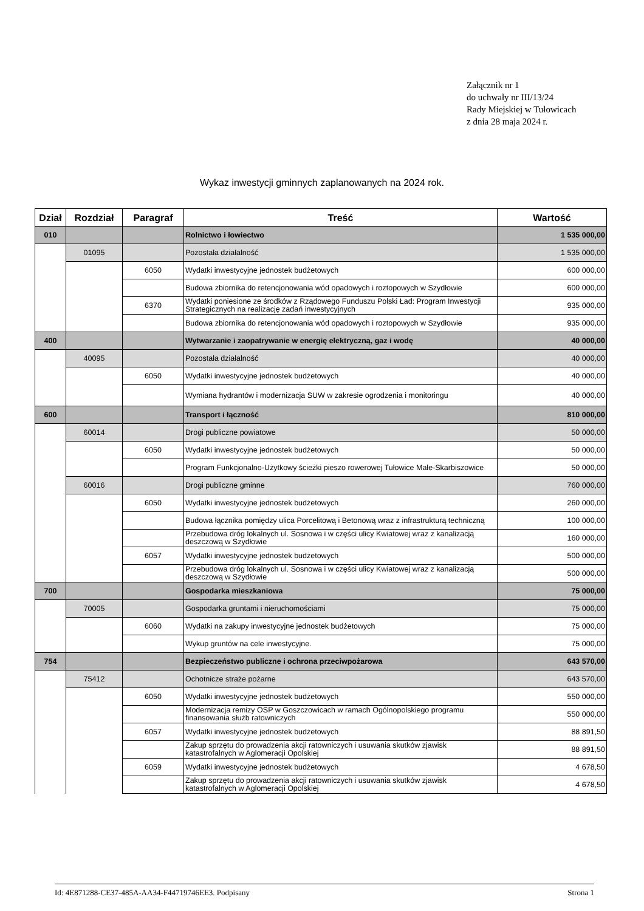Załącznik nr 1
do uchwały nr III/13/24
Rady Miejskiej w Tułowicach
z dnia 28 maja 2024 r.
Wykaz inwestycji gminnych zaplanowanych na 2024 rok.
| Dział | Rozdział | Paragraf | Treść | Wartość |
| --- | --- | --- | --- | --- |
| 010 | | | Rolnictwo i łowiectwo | 1 535 000,00 |
| | 01095 | | Pozostała działalność | 1 535 000,00 |
| | | 6050 | Wydatki inwestycyjne jednostek budżetowych | 600 000,00 |
| | | | Budowa zbiornika do retencjonowania wód opadowych i roztopowych w Szydłowie | 600 000,00 |
| | | 6370 | Wydatki poniesione ze środków z Rządowego Funduszu Polski Ład: Program Inwestycji Strategicznych na realizację zadań inwestycyjnych | 935 000,00 |
| | | | Budowa zbiornika do retencjonowania wód opadowych i roztopowych w Szydłowie | 935 000,00 |
| 400 | | | Wytwarzanie i zaopatrywanie w energię elektryczną, gaz i wodę | 40 000,00 |
| | 40095 | | Pozostała działalność | 40 000,00 |
| | | 6050 | Wydatki inwestycyjne jednostek budżetowych | 40 000,00 |
| | | | Wymiana hydrantów i modernizacja SUW w zakresie ogrodzenia i monitoringu | 40 000,00 |
| 600 | | | Transport i łączność | 810 000,00 |
| | 60014 | | Drogi publiczne powiatowe | 50 000,00 |
| | | 6050 | Wydatki inwestycyjne jednostek budżetowych | 50 000,00 |
| | | | Program Funkcjonalno-Użytkowy ścieżki pieszo rowerowej Tułowice Małe-Skarbiszowice | 50 000,00 |
| | 60016 | | Drogi publiczne gminne | 760 000,00 |
| | | 6050 | Wydatki inwestycyjne jednostek budżetowych | 260 000,00 |
| | | | Budowa łącznika pomiędzy ulica Porcelitową i Betonową wraz z infrastrukturą techniczną | 100 000,00 |
| | | | Przebudowa dróg lokalnych ul. Sosnowa i w części ulicy Kwiatowej wraz z kanalizacją deszczową w Szydłowie | 160 000,00 |
| | | 6057 | Wydatki inwestycyjne jednostek budżetowych | 500 000,00 |
| | | | Przebudowa dróg lokalnych ul. Sosnowa i w części ulicy Kwiatowej wraz z kanalizacją deszczową w Szydłowie | 500 000,00 |
| 700 | | | Gospodarka mieszkaniowa | 75 000,00 |
| | 70005 | | Gospodarka gruntami i nieruchomościami | 75 000,00 |
| | | 6060 | Wydatki na zakupy inwestycyjne jednostek budżetowych | 75 000,00 |
| | | | Wykup gruntów na cele inwestycyjne. | 75 000,00 |
| 754 | | | Bezpieczeństwo publiczne i ochrona przeciwpożarowa | 643 570,00 |
| | 75412 | | Ochotnicze straże pożarne | 643 570,00 |
| | | 6050 | Wydatki inwestycyjne jednostek budżetowych | 550 000,00 |
| | | | Modernizacja remizy OSP w Goszczowicach w ramach Ogólnopolskiego programu finansowania służb ratowniczych | 550 000,00 |
| | | 6057 | Wydatki inwestycyjne jednostek budżetowych | 88 891,50 |
| | | | Zakup sprzętu do prowadzenia akcji ratowniczych i usuwania skutków zjawisk katastrofalnych w Aglomeracji Opolskiej | 88 891,50 |
| | | 6059 | Wydatki inwestycyjne jednostek budżetowych | 4 678,50 |
| | | | Zakup sprzętu do prowadzenia akcji ratowniczych i usuwania skutków zjawisk katastrofalnych w Aglomeracji Opolskiej | 4 678,50 |
Id: 4E871288-CE37-485A-AA34-F44719746EE3. Podpisany Strona 1